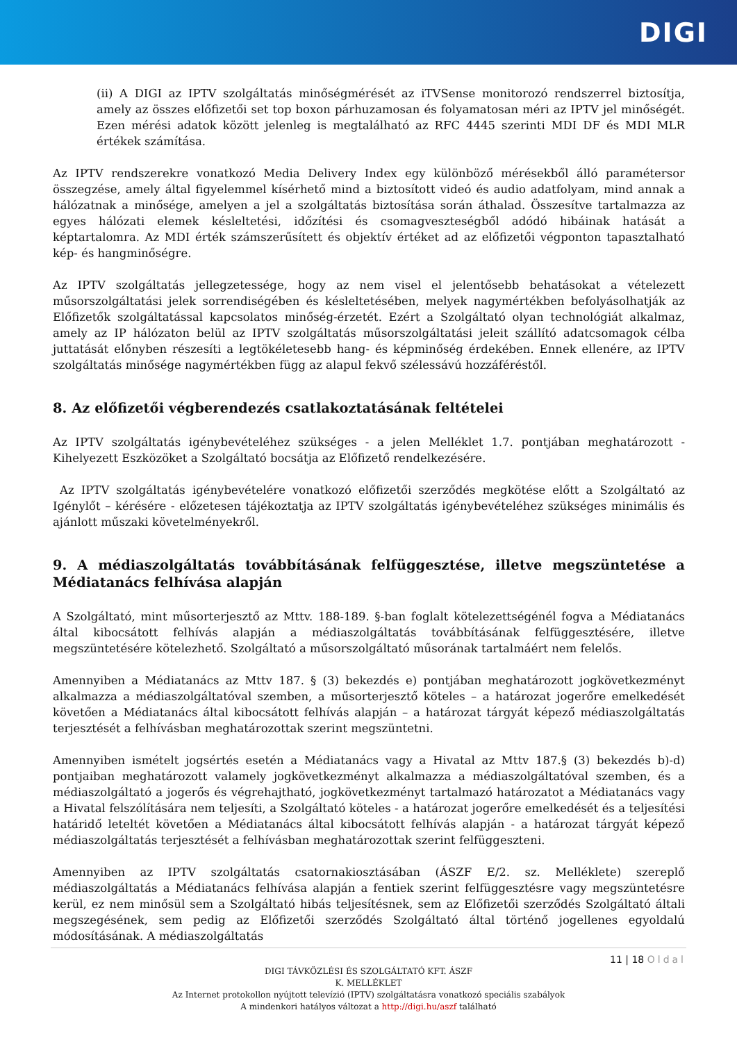DIGI
(ii) A DIGI az IPTV szolgáltatás minőségmérését az iTVSense monitorozó rendszerrel biztosítja, amely az összes előfizetői set top boxon párhuzamosan és folyamatosan méri az IPTV jel minőségét. Ezen mérési adatok között jelenleg is megtalálható az RFC 4445 szerinti MDI DF és MDI MLR értékek számítása.
Az IPTV rendszerekre vonatkozó Media Delivery Index egy különböző mérésekből álló paramétersor összegzése, amely által figyelemmel kísérhető mind a biztosított videó és audio adatfolyam, mind annak a hálózatnak a minősége, amelyen a jel a szolgáltatás biztosítása során áthalad. Összesítve tartalmazza az egyes hálózati elemek késleltetési, időzítési és csomagveszteségből adódó hibáinak hatását a képtartalomra. Az MDI érték számszerűsített és objektív értéket ad az előfizetői végponton tapasztalható kép- és hangminőségre.
Az IPTV szolgáltatás jellegzetessége, hogy az nem visel el jelentősebb behatásokat a vételezett műsorszolgáltatási jelek sorrendiségében és késleltetésében, melyek nagymértékben befolyásolhatják az Előfizetők szolgáltatással kapcsolatos minőség-érzetét. Ezért a Szolgáltató olyan technológiát alkalmaz, amely az IP hálózaton belül az IPTV szolgáltatás műsorszolgáltatási jeleit szállító adatcsomagok célba juttatását előnyben részesíti a legtökéletesebb hang- és képminőség érdekében. Ennek ellenére, az IPTV szolgáltatás minősége nagymértékben függ az alapul fekvő szélessávú hozzáféréstől.
8. Az előfizetői végberendezés csatlakoztatásának feltételei
Az IPTV szolgáltatás igénybevételéhez szükséges - a jelen Melléklet 1.7. pontjában meghatározott - Kihelyezett Eszközöket a Szolgáltató bocsátja az Előfizető rendelkezésére.
Az IPTV szolgáltatás igénybevételére vonatkozó előfizetői szerződés megkötése előtt a Szolgáltató az Igénylőt – kérésére - előzetesen tájékoztatja az IPTV szolgáltatás igénybevételéhez szükséges minimális és ajánlott műszaki követelményekről.
9. A médiaszolgáltatás továbbításának felfüggesztése, illetve megszüntetése a Médiatanács felhívása alapján
A Szolgáltató, mint műsorterjesztő az Mttv. 188-189. §-ban foglalt kötelezettségénél fogva a Médiatanács által kibocsátott felhívás alapján a médiaszolgáltatás továbbításának felfüggesztésére, illetve megszüntetésére kötelezhető. Szolgáltató a műsorszolgáltató műsorának tartalmáért nem felelős.
Amennyiben a Médiatanács az Mttv 187. § (3) bekezdés e) pontjában meghatározott jogkövetkezményt alkalmazza a médiaszolgáltatóval szemben, a műsorterjesztő köteles – a határozat jogerőre emelkedését követően a Médiatanács által kibocsátott felhívás alapján – a határozat tárgyát képező médiaszolgáltatás terjesztését a felhívásban meghatározottak szerint megszüntetni.
Amennyiben ismételt jogsértés esetén a Médiatanács vagy a Hivatal az Mttv 187.§ (3) bekezdés b)-d) pontjaiban meghatározott valamely jogkövetkezményt alkalmazza a médiaszolgáltatóval szemben, és a médiaszolgáltató a jogerős és végrehajtható, jogkövetkezményt tartalmazó határozatot a Médiatanács vagy a Hivatal felszólítására nem teljesíti, a Szolgáltató köteles - a határozat jogerőre emelkedését és a teljesítési határidő leteltét követően a Médiatanács által kibocsátott felhívás alapján - a határozat tárgyát képező médiaszolgáltatás terjesztését a felhívásban meghatározottak szerint felfüggeszteni.
Amennyiben az IPTV szolgáltatás csatornakiosztásában (ÁSZF E/2. sz. Melléklete) szereplő médiaszolgáltatás a Médiatanács felhívása alapján a fentiek szerint felfüggesztésre vagy megszüntetésre kerül, ez nem minősül sem a Szolgáltató hibás teljesítésnek, sem az Előfizetői szerződés Szolgáltató általi megszegésének, sem pedig az Előfizetői szerződés Szolgáltató által történő jogellenes egyoldalú módosításának. A médiaszolgáltatás
11 | 18 Oldal
DIGI TÁVKÖZLÉSI ÉS SZOLGÁLTATÓ KFT. ÁSZF
K. MELLÉKLET
Az Internet protokollon nyújtott televízió (IPTV) szolgáltatásra vonatkozó speciális szabályok
A mindenkori hatályos változat a http://digi.hu/aszf található